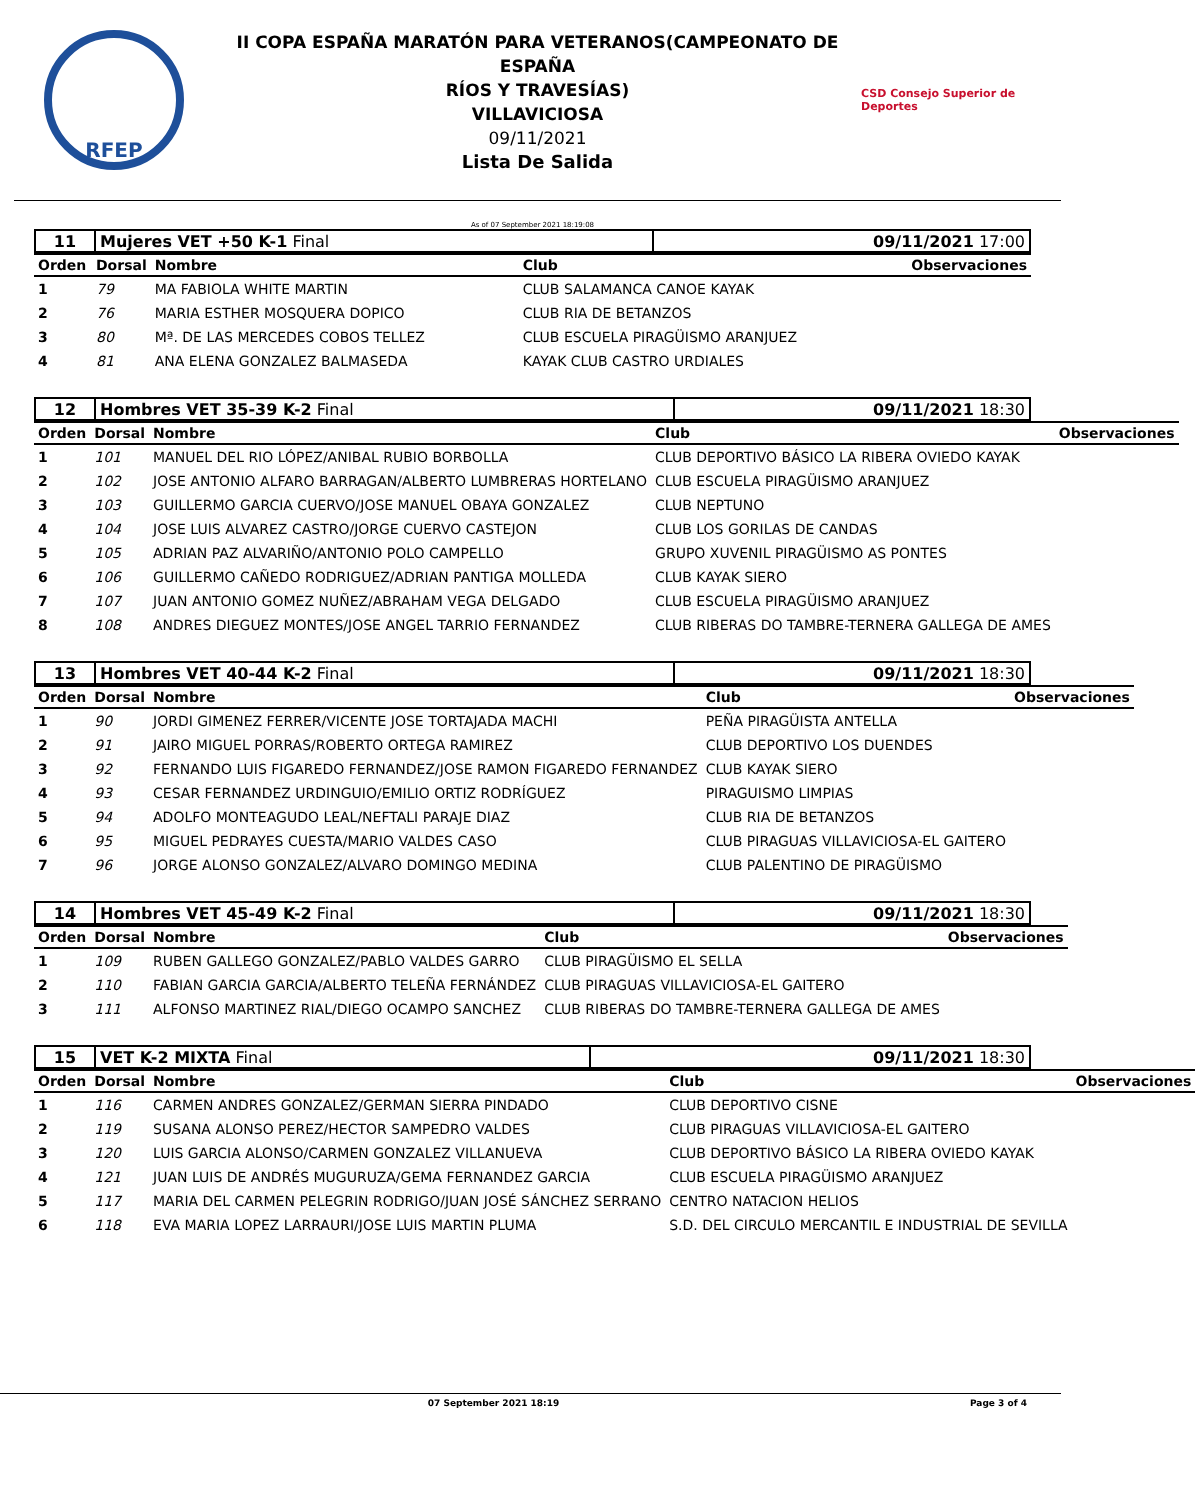RFEP
II COPA ESPAÑA MARATÓN PARA VETERANOS(CAMPEONATO DE ESPAÑA
RÍOS Y TRAVESÍAS)
VILLAVICIOSA
09/11/2021
Lista De Salida
CSD Consejo Superior de Deportes
As of 07 September 2021 18:19:08
| 11 | Mujeres VET +50 K-1 Final | 09/11/2021 17:00 |
| Orden | Dorsal | Nombre | Club | Observaciones |
| --- | --- | --- | --- | --- |
| 1 | 79 | MA FABIOLA WHITE MARTIN | CLUB SALAMANCA CANOE KAYAK | |
| 2 | 76 | MARIA ESTHER MOSQUERA DOPICO | CLUB RIA DE BETANZOS | |
| 3 | 80 | Mª. DE LAS MERCEDES COBOS TELLEZ | CLUB ESCUELA PIRAGÜISMO ARANJUEZ | |
| 4 | 81 | ANA ELENA GONZALEZ BALMASEDA | KAYAK CLUB CASTRO URDIALES | |
| 12 | Hombres VET 35-39 K-2 Final | 09/11/2021 18:30 |
| Orden | Dorsal | Nombre | Club | Observaciones |
| --- | --- | --- | --- | --- |
| 1 | 101 | MANUEL DEL RIO LÓPEZ/ANIBAL RUBIO BORBOLLA | CLUB DEPORTIVO BÁSICO LA RIBERA OVIEDO KAYAK | |
| 2 | 102 | JOSE ANTONIO ALFARO BARRAGAN/ALBERTO LUMBRERAS HORTELANO | CLUB ESCUELA PIRAGÜISMO ARANJUEZ | |
| 3 | 103 | GUILLERMO GARCIA CUERVO/JOSE MANUEL OBAYA GONZALEZ | CLUB NEPTUNO | |
| 4 | 104 | JOSE LUIS ALVAREZ CASTRO/JORGE CUERVO CASTEJON | CLUB LOS GORILAS DE CANDAS | |
| 5 | 105 | ADRIAN PAZ ALVARIÑO/ANTONIO POLO CAMPELLO | GRUPO XUVENIL PIRAGÜISMO AS PONTES | |
| 6 | 106 | GUILLERMO CAÑEDO RODRIGUEZ/ADRIAN PANTIGA MOLLEDA | CLUB KAYAK SIERO | |
| 7 | 107 | JUAN ANTONIO GOMEZ NUÑEZ/ABRAHAM VEGA DELGADO | CLUB ESCUELA PIRAGÜISMO ARANJUEZ | |
| 8 | 108 | ANDRES DIEGUEZ MONTES/JOSE ANGEL TARRIO FERNANDEZ | CLUB RIBERAS DO TAMBRE-TERNERA GALLEGA DE AMES | |
| 13 | Hombres VET 40-44 K-2 Final | 09/11/2021 18:30 |
| Orden | Dorsal | Nombre | Club | Observaciones |
| --- | --- | --- | --- | --- |
| 1 | 90 | JORDI GIMENEZ FERRER/VICENTE JOSE TORTAJADA MACHI | PEÑA PIRAGÜISTA ANTELLA | |
| 2 | 91 | JAIRO MIGUEL PORRAS/ROBERTO ORTEGA RAMIREZ | CLUB DEPORTIVO LOS DUENDES | |
| 3 | 92 | FERNANDO LUIS FIGAREDO FERNANDEZ/JOSE RAMON FIGAREDO FERNANDEZ | CLUB KAYAK SIERO | |
| 4 | 93 | CESAR FERNANDEZ URDINGUIO/EMILIO ORTIZ RODRÍGUEZ | PIRAGUISMO LIMPIAS | |
| 5 | 94 | ADOLFO MONTEAGUDO LEAL/NEFTALI PARAJE DIAZ | CLUB RIA DE BETANZOS | |
| 6 | 95 | MIGUEL PEDRAYES CUESTA/MARIO VALDES CASO | CLUB PIRAGUAS VILLAVICIOSA-EL GAITERO | |
| 7 | 96 | JORGE ALONSO GONZALEZ/ALVARO DOMINGO MEDINA | CLUB PALENTINO DE PIRAGÜISMO | |
| 14 | Hombres VET 45-49 K-2 Final | 09/11/2021 18:30 |
| Orden | Dorsal | Nombre | Club | Observaciones |
| --- | --- | --- | --- | --- |
| 1 | 109 | RUBEN GALLEGO GONZALEZ/PABLO VALDES GARRO | CLUB PIRAGÜISMO EL SELLA | |
| 2 | 110 | FABIAN GARCIA GARCIA/ALBERTO TELEÑA FERNÁNDEZ | CLUB PIRAGUAS VILLAVICIOSA-EL GAITERO | |
| 3 | 111 | ALFONSO MARTINEZ RIAL/DIEGO OCAMPO SANCHEZ | CLUB RIBERAS DO TAMBRE-TERNERA GALLEGA DE AMES | |
| 15 | VET K-2 MIXTA Final | 09/11/2021 18:30 |
| Orden | Dorsal | Nombre | Club | Observaciones |
| --- | --- | --- | --- | --- |
| 1 | 116 | CARMEN ANDRES GONZALEZ/GERMAN SIERRA PINDADO | CLUB DEPORTIVO CISNE | |
| 2 | 119 | SUSANA ALONSO PEREZ/HECTOR SAMPEDRO VALDES | CLUB PIRAGUAS VILLAVICIOSA-EL GAITERO | |
| 3 | 120 | LUIS GARCIA ALONSO/CARMEN GONZALEZ VILLANUEVA | CLUB DEPORTIVO BÁSICO LA RIBERA OVIEDO KAYAK | |
| 4 | 121 | JUAN LUIS DE ANDRÉS MUGURUZA/GEMA FERNANDEZ GARCIA | CLUB ESCUELA PIRAGÜISMO ARANJUEZ | |
| 5 | 117 | MARIA DEL CARMEN PELEGRIN RODRIGO/JUAN JOSÉ SÁNCHEZ SERRANO | CENTRO NATACION HELIOS | |
| 6 | 118 | EVA MARIA LOPEZ LARRAURI/JOSE LUIS MARTIN PLUMA | S.D. DEL CIRCULO MERCANTIL E INDUSTRIAL DE SEVILLA | |
07 September 2021 18:19 Page 3 of 4